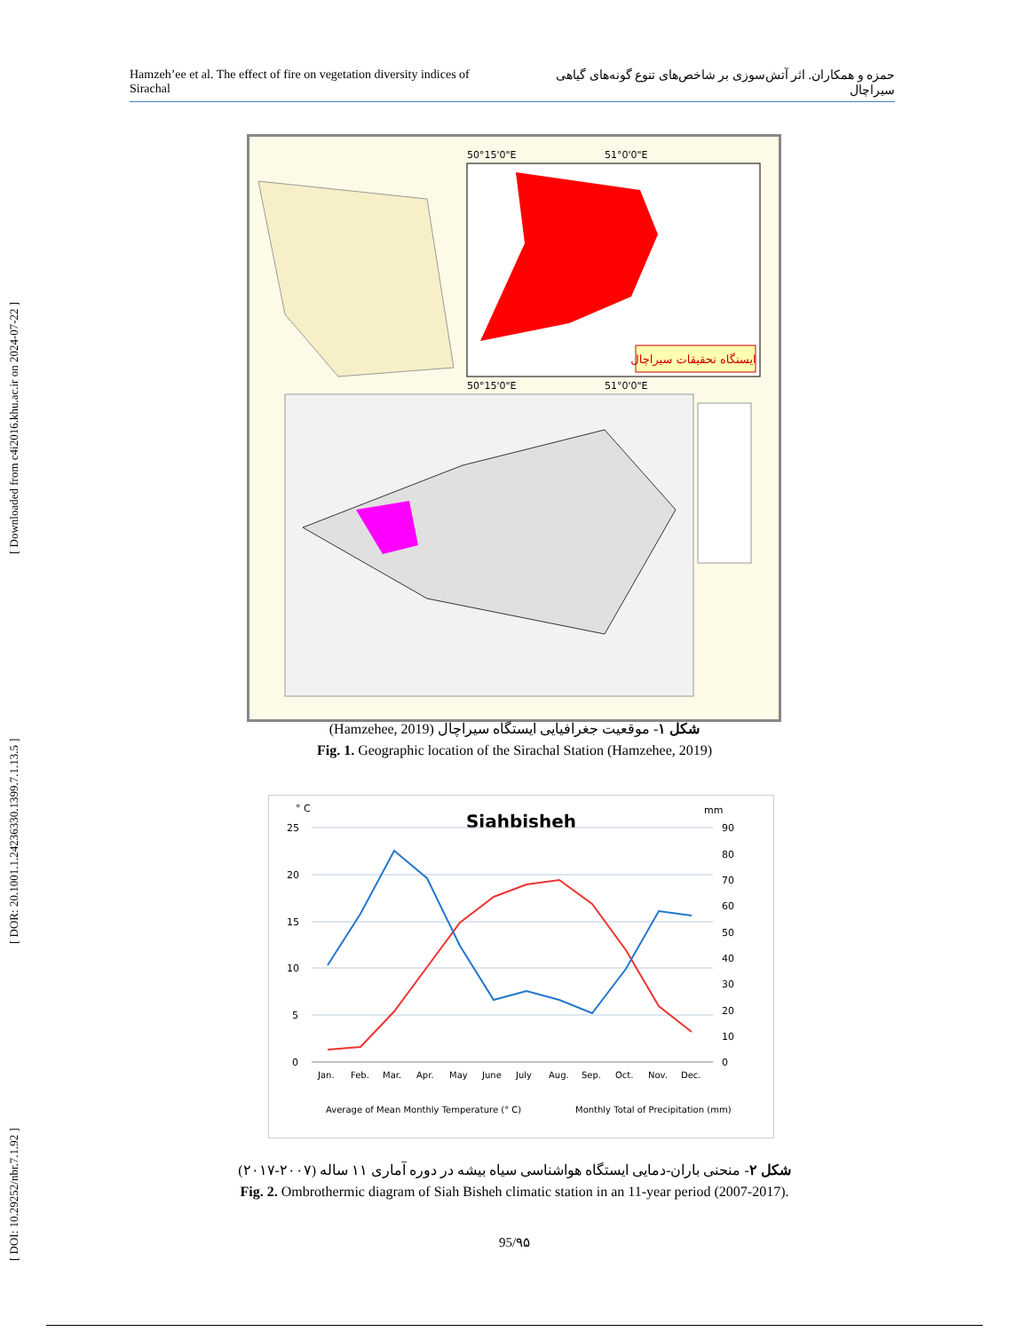[ DOI: 10.29252/nbr.7.1.92 ] [ DOR: 20.1001.1.24236330.1399.7.1.13.5 ] [ Downloaded from c4i2016.khu.ac.ir on 2024-07-22 ]
Hamzeh’ee et al. The effect of fire on vegetation diversity indices of Sirachal حمزه و همکاران. اثر آتش‌سوزی بر شاخص‌های تنوع گونه‌های گیاهی سیراچال
ایستگاه تحقیقات سیراچال
50°15'0"E
51°0'0"E
50°15'0"E
51°0'0"E
شکل ۱- موقعیت جغرافیایی ایستگاه سیراچال (Hamzehee, 2019)
Fig. 1. Geographic location of the Sirachal Station (Hamzehee, 2019)
° C
mm
Siahbisheh
25
20
15
10
5
0
90
80
70
60
50
40
30
20
10
0
Jan.
Feb.
Mar.
Apr.
May
June
July
Aug.
Sep.
Oct.
Nov.
Dec.
Average of Mean Monthly Temperature (° C)
Monthly Total of Precipitation (mm)
شکل ۲- منحنی باران-دمایی ایستگاه هواشناسی سیاه بیشه در دوره آماری ۱۱ ساله (۲۰۰۷-۲۰۱۷)
Fig. 2. Ombrothermic diagram of Siah Bisheh climatic station in an 11-year period (2007-2017).
95/۹۵